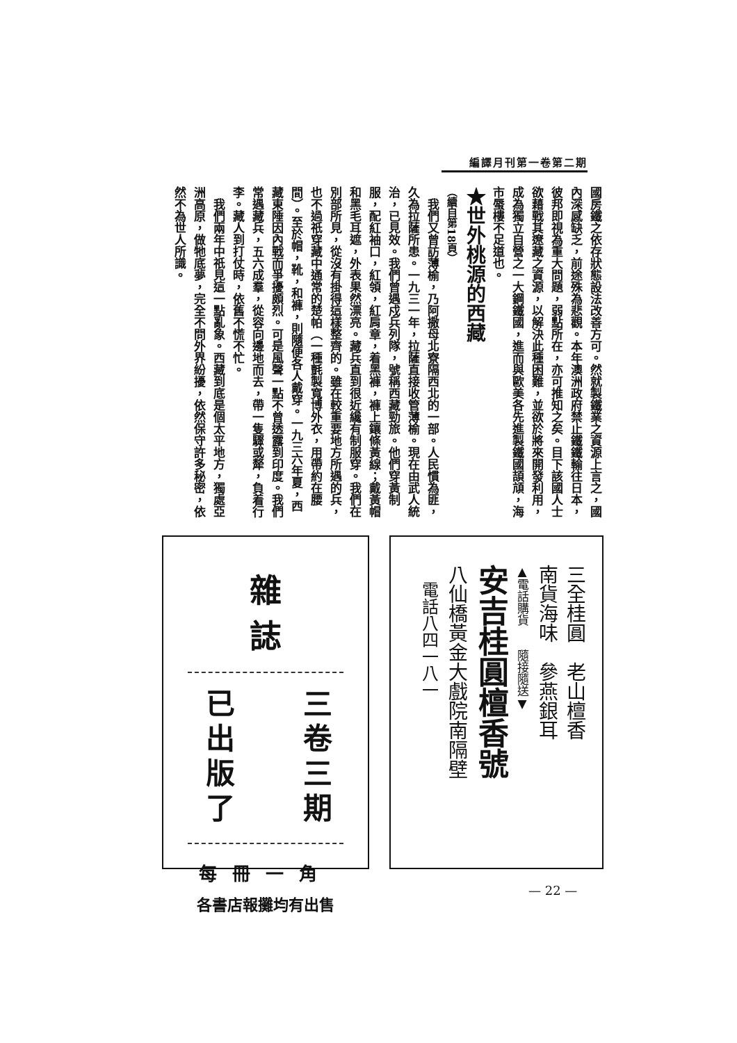編譯月刊第一卷第二期
國房鐵之依存狀態設法改善方可。然就製鐵業之資源上言之，國內深感缺乏，前途殊為悲觀。本年澳洲政府禁止鐵鐵輸往日本，彼邦即視為重大問題，弱點所在，亦可推知之矣。目下該國人士欲藉戰其遼藏之資源，以解決此種困難，並欲於將來開發利用，成為獨立自營之一大鋼鐵國，進而與歐美各先進製鐵國頡頏，海市蜃樓不足道也。
★世外桃源的西藏
（續自第18頁）
　我們又曾訪薄榆，乃阿撒母北寮隔西北的一部。人民慣為匪，久為拉薩所患。一九三一年，拉薩直接收管薄榆。現在由武人統治，已見效。我們曾遇戍兵列隊，號稱西藏勁旅。他們穿黃制服，配紅袖口，紅領，紅肩章，着黑褲，褲上鑲條黃線；戴黃帽和黑毛耳遮，外表果然漂亮。藏兵直到很近纔有制服穿。我們在別部所見，從沒有掛得這樣整齊的。雖在較重要地方所遇的兵，也不過祇穿藏中通常的楚帕（一種氈製寬博外衣，用帶約在腰間）。至於帽，靴，和褲，則隨便各人戴穿。一九三六年夏，西藏東陲因內戰而爭擾頗烈。可是風聲一點不曾透露到印度。我們常遇藏兵，五六成羣，從容向邊地而去，帶一隻驟或犛，負着行李。藏人到打仗時，依舊不慌不忙。
　我們兩年中祇見這一點亂象。西藏到底是個太平地方，獨處亞洲高原，做牠底夢，完全不問外界紛擾，依然保守許多秘密，依然不為世人所識。
三全桂圓　老山檀香
南貨海味　參燕銀耳
▲電話購貨　　隨接隨送▼
安吉桂圓檀香號
八仙橋黃金大戲院南隔壁
　電話八四一八一
雜誌
三卷三期
已出版了
每冊一角
各書店報攤均有出售
— 22 —